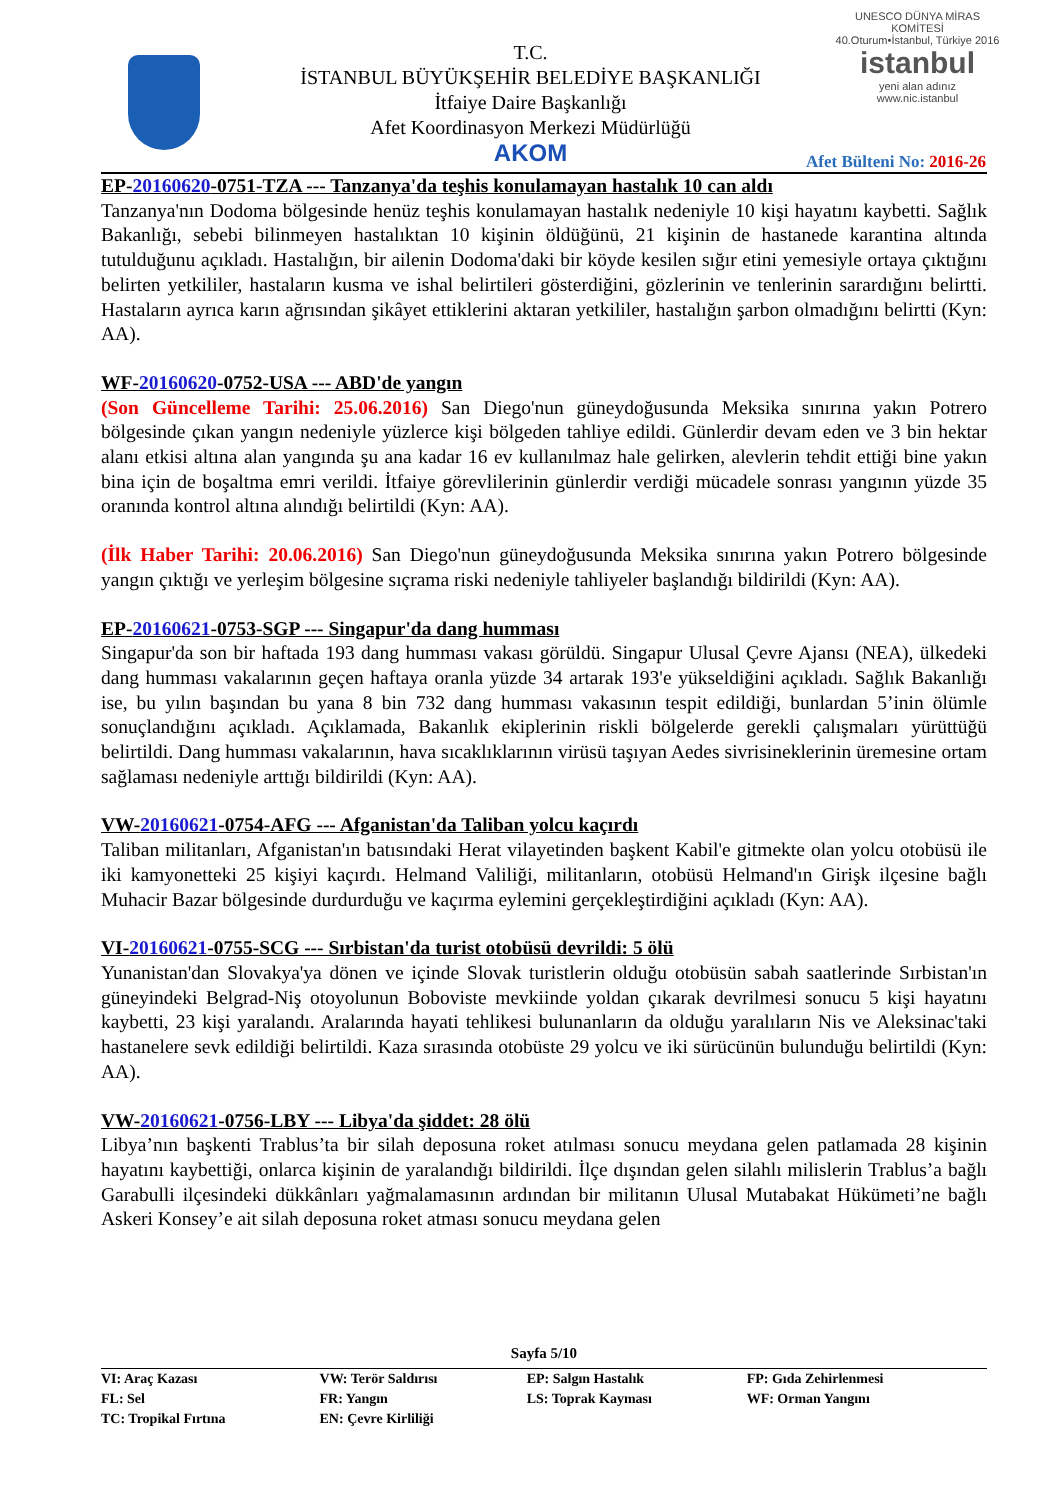T.C.
İSTANBUL BÜYÜKŞEHİR BELEDİYE BAŞKANLIĞI
İtfaiye Daire Başkanlığı
Afet Koordinasyon Merkezi Müdürlüğü
AKOM
UNESCO DÜNYA MİRAS KOMİTESİ
40.Oturum•İstanbul, Türkiye 2016
istanbul
yeni alan adınız
www.nic.istanbul
Afet Bülteni No: 2016-26
EP-20160620-0751-TZA --- Tanzanya'da teşhis konulamayan hastalık 10 can aldı
Tanzanya'nın Dodoma bölgesinde henüz teşhis konulamayan hastalık nedeniyle 10 kişi hayatını kaybetti. Sağlık Bakanlığı, sebebi bilinmeyen hastalıktan 10 kişinin öldüğünü, 21 kişinin de hastanede karantina altında tutulduğunu açıkladı. Hastalığın, bir ailenin Dodoma'daki bir köyde kesilen sığır etini yemesiyle ortaya çıktığını belirten yetkililer, hastaların kusma ve ishal belirtileri gösterdiğini, gözlerinin ve tenlerinin sarardığını belirtti. Hastaların ayrıca karın ağrısından şikâyet ettiklerini aktaran yetkililer, hastalığın şarbon olmadığını belirtti (Kyn: AA).
WF-20160620-0752-USA --- ABD'de yangın
(Son Güncelleme Tarihi: 25.06.2016) San Diego'nun güneydoğusunda Meksika sınırına yakın Potrero bölgesinde çıkan yangın nedeniyle yüzlerce kişi bölgeden tahliye edildi. Günlerdir devam eden ve 3 bin hektar alanı etkisi altına alan yangında şu ana kadar 16 ev kullanılmaz hale gelirken, alevlerin tehdit ettiği bine yakın bina için de boşaltma emri verildi. İtfaiye görevlilerinin günlerdir verdiği mücadele sonrası yangının yüzde 35 oranında kontrol altına alındığı belirtildi (Kyn: AA).
(İlk Haber Tarihi: 20.06.2016) San Diego'nun güneydoğusunda Meksika sınırına yakın Potrero bölgesinde yangın çıktığı ve yerleşim bölgesine sıçrama riski nedeniyle tahliyeler başlandığı bildirildi (Kyn: AA).
EP-20160621-0753-SGP --- Singapur'da dang humması
Singapur'da son bir haftada 193 dang humması vakası görüldü. Singapur Ulusal Çevre Ajansı (NEA), ülkedeki dang humması vakalarının geçen haftaya oranla yüzde 34 artarak 193'e yükseldiğini açıkladı. Sağlık Bakanlığı ise, bu yılın başından bu yana 8 bin 732 dang humması vakasının tespit edildiği, bunlardan 5’inin ölümle sonuçlandığını açıkladı. Açıklamada, Bakanlık ekiplerinin riskli bölgelerde gerekli çalışmaları yürüttüğü belirtildi. Dang humması vakalarının, hava sıcaklıklarının virüsü taşıyan Aedes sivrisineklerinin üremesine ortam sağlaması nedeniyle arttığı bildirildi (Kyn: AA).
VW-20160621-0754-AFG --- Afganistan'da Taliban yolcu kaçırdı
Taliban militanları, Afganistan'ın batısındaki Herat vilayetinden başkent Kabil'e gitmekte olan yolcu otobüsü ile iki kamyonetteki 25 kişiyi kaçırdı. Helmand Valiliği, militanların, otobüsü Helmand'ın Girişk ilçesine bağlı Muhacir Bazar bölgesinde durdurduğu ve kaçırma eylemini gerçekleştirdiğini açıkladı (Kyn: AA).
VI-20160621-0755-SCG --- Sırbistan'da turist otobüsü devrildi: 5 ölü
Yunanistan'dan Slovakya'ya dönen ve içinde Slovak turistlerin olduğu otobüsün sabah saatlerinde Sırbistan'ın güneyindeki Belgrad-Niş otoyolunun Boboviste mevkiinde yoldan çıkarak devrilmesi sonucu 5 kişi hayatını kaybetti, 23 kişi yaralandı. Aralarında hayati tehlikesi bulunanların da olduğu yaralıların Nis ve Aleksinac'taki hastanelere sevk edildiği belirtildi. Kaza sırasında otobüste 29 yolcu ve iki sürücünün bulunduğu belirtildi (Kyn: AA).
VW-20160621-0756-LBY --- Libya'da şiddet: 28 ölü
Libya’nın başkenti Trablus’ta bir silah deposuna roket atılması sonucu meydana gelen patlamada 28 kişinin hayatını kaybettiği, onlarca kişinin de yaralandığı bildirildi. İlçe dışından gelen silahlı milislerin Trablus’a bağlı Garabulli ilçesindeki dükkânları yağmalamasının ardından bir militanın Ulusal Mutabakat Hükümeti’ne bağlı Askeri Konsey’e ait silah deposuna roket atması sonucu meydana gelen
Sayfa 5/10
| VI: Araç Kazası | VW: Terör Saldırısı | EP: Salgın Hastalık | FP: Gıda Zehirlenmesi |
| FL: Sel | FR: Yangın | LS: Toprak Kayması | WF: Orman Yangını |
| TC: Tropikal Fırtına | EN: Çevre Kirliliği | | |